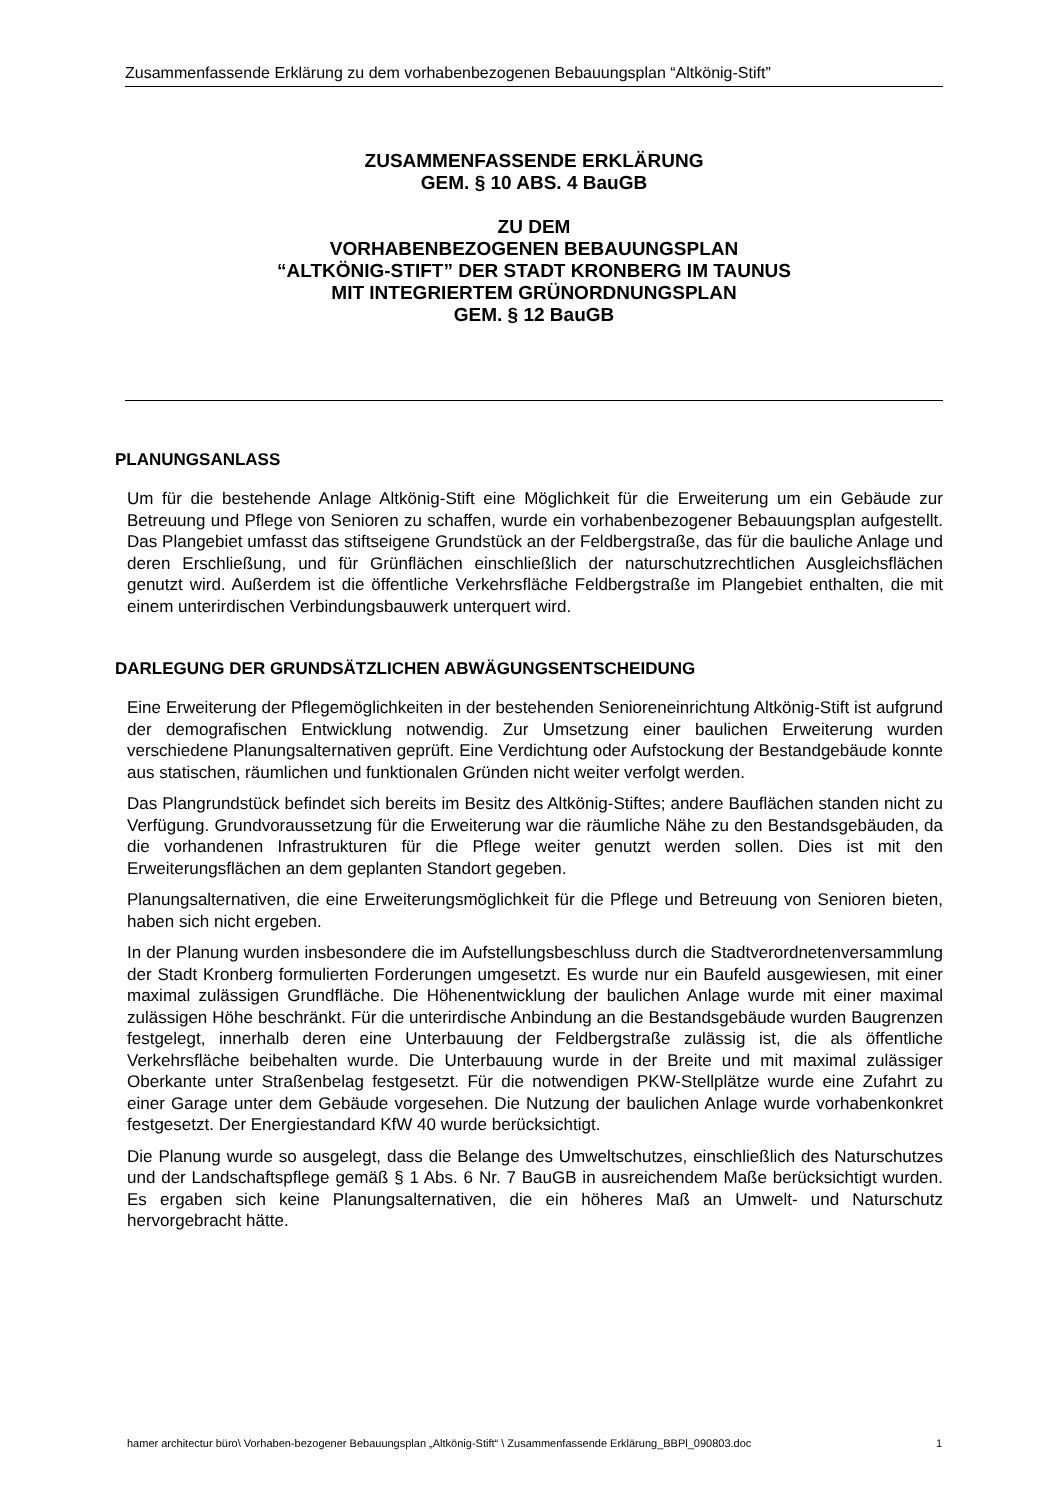Zusammenfassende Erklärung zu dem vorhabenbezogenen Bebauungsplan “Altkönig-Stift”
ZUSAMMENFASSENDE ERKLÄRUNG
GEM. § 10 ABS. 4 BauGB
ZU DEM
VORHABENBEZOGENEN BEBAUUNGSPLAN
“ALTKÖNIG-STIFT” DER STADT KRONBERG IM TAUNUS
MIT INTEGRIERTEM GRÜNORDNUNGSPLAN
GEM. § 12 BauGB
PLANUNGSANLASS
Um für die bestehende Anlage Altkönig-Stift eine Möglichkeit für die Erweiterung um ein Gebäude zur Betreuung und Pflege von Senioren zu schaffen, wurde ein vorhabenbezogener Bebauungsplan aufgestellt. Das Plangebiet umfasst das stiftseigene Grundstück an der Feldbergstraße, das für die bauliche Anlage und deren Erschließung, und für Grünflächen einschließlich der naturschutzrechtlichen Ausgleichsflächen genutzt wird. Außerdem ist die öffentliche Verkehrsfläche Feldbergstraße im Plangebiet enthalten, die mit einem unterirdischen Verbindungsbauwerk unterquert wird.
DARLEGUNG DER GRUNDSÄTZLICHEN ABWÄGUNGSENTSCHEIDUNG
Eine Erweiterung der Pflegemöglichkeiten in der bestehenden Senioreneinrichtung Altkönig-Stift ist aufgrund der demografischen Entwicklung notwendig. Zur Umsetzung einer baulichen Erweiterung wurden verschiedene Planungsalternativen geprüft. Eine Verdichtung oder Aufstockung der Bestandgebäude konnte aus statischen, räumlichen und funktionalen Gründen nicht weiter verfolgt werden.
Das Plangrundstück befindet sich bereits im Besitz des Altkönig-Stiftes; andere Bauflächen standen nicht zu Verfügung. Grundvoraussetzung für die Erweiterung war die räumliche Nähe zu den Bestandsgebäuden, da die vorhandenen Infrastrukturen für die Pflege weiter genutzt werden sollen. Dies ist mit den Erweiterungsflächen an dem geplanten Standort gegeben.
Planungsalternativen, die eine Erweiterungsmöglichkeit für die Pflege und Betreuung von Senioren bieten, haben sich nicht ergeben.
In der Planung wurden insbesondere die im Aufstellungsbeschluss durch die Stadtverordnetenversammlung der Stadt Kronberg formulierten Forderungen umgesetzt. Es wurde nur ein Baufeld ausgewiesen, mit einer maximal zulässigen Grundfläche. Die Höhenentwicklung der baulichen Anlage wurde mit einer maximal zulässigen Höhe beschränkt. Für die unterirdische Anbindung an die Bestandsgebäude wurden Baugrenzen festgelegt, innerhalb deren eine Unterbauung der Feldbergstraße zulässig ist, die als öffentliche Verkehrsfläche beibehalten wurde. Die Unterbauung wurde in der Breite und mit maximal zulässiger Oberkante unter Straßenbelag festgesetzt. Für die notwendigen PKW-Stellplätze wurde eine Zufahrt zu einer Garage unter dem Gebäude vorgesehen. Die Nutzung der baulichen Anlage wurde vorhabenkonkret festgesetzt. Der Energiestandard KfW 40 wurde berücksichtigt.
Die Planung wurde so ausgelegt, dass die Belange des Umweltschutzes, einschließlich des Naturschutzes und der Landschaftspflege gemäß § 1 Abs. 6 Nr. 7 BauGB in ausreichendem Maße berücksichtigt wurden. Es ergaben sich keine Planungsalternativen, die ein höheres Maß an Umwelt- und Naturschutz hervorgebracht hätte.
hamer architectur büro\ Vorhaben-bezogener Bebauungsplan „Altkönig-Stift“ \ Zusammenfassende Erklärung_BBPl_090803.doc 1